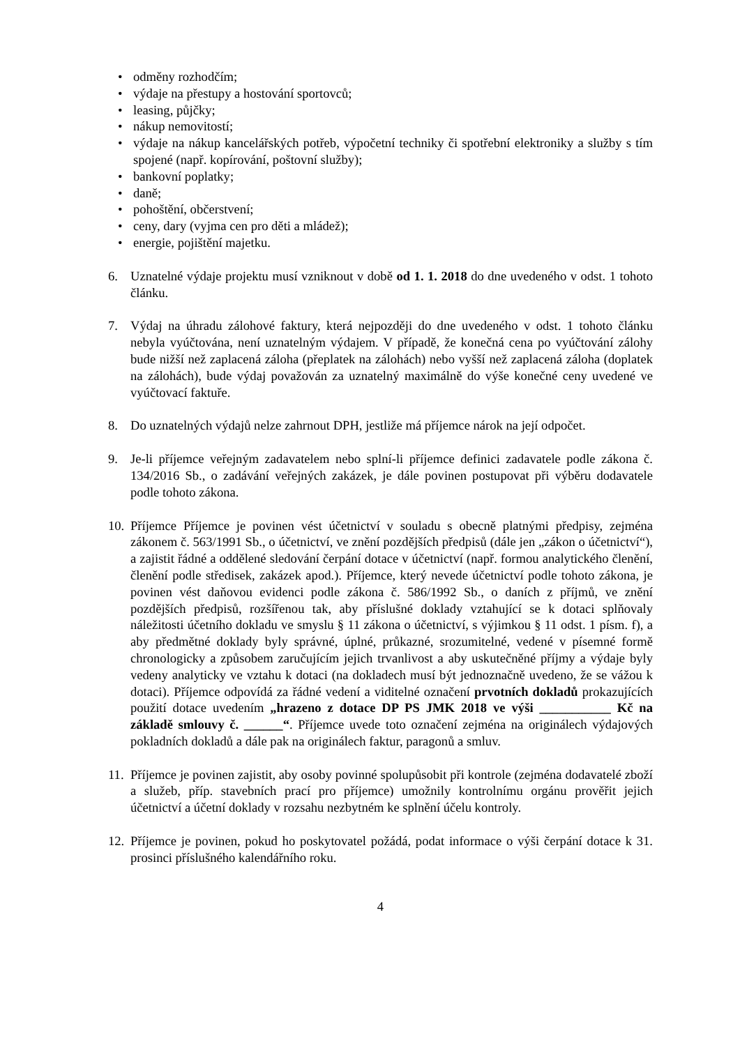• odměny rozhodčím;
• výdaje na přestupy a hostování sportovců;
• leasing, půjčky;
• nákup nemovitostí;
• výdaje na nákup kancelářských potřeb, výpočetní techniky či spotřební elektroniky a služby s tím spojené (např. kopírování, poštovní služby);
• bankovní poplatky;
• daně;
• pohoštění, občerstvení;
• ceny, dary (vyjma cen pro děti a mládež);
• energie, pojištění majetku.
6. Uznatelné výdaje projektu musí vzniknout v době od 1. 1. 2018 do dne uvedeného v odst. 1 tohoto článku.
7. Výdaj na úhradu zálohové faktury, která nejpozději do dne uvedeného v odst. 1 tohoto článku nebyla vyúčtována, není uznatelným výdajem. V případě, že konečná cena po vyúčtování zálohy bude nižší než zaplacená záloha (přeplatek na zálohách) nebo vyšší než zaplacená záloha (doplatek na zálohách), bude výdaj považován za uznatelný maximálně do výše konečné ceny uvedené ve vyúčtovací faktuře.
8. Do uznatelných výdajů nelze zahrnout DPH, jestliže má příjemce nárok na její odpočet.
9. Je-li příjemce veřejným zadavatelem nebo splní-li příjemce definici zadavatele podle zákona č. 134/2016 Sb., o zadávání veřejných zakázek, je dále povinen postupovat při výběru dodavatele podle tohoto zákona.
10.
Příjemce Příjemce je povinen vést účetnictví v souladu s obecně platnými předpisy, zejména zákonem č. 563/1991 Sb., o účetnictví, ve znění pozdějších předpisů (dále jen „zákon o účetnictví“), a zajistit řádné a oddělené sledování čerpání dotace v účetnictví (např. formou analytického členění, členění podle středisek, zakázek apod.). Příjemce, který nevede účetnictví podle tohoto zákona, je povinen vést daňovou evidenci podle zákona č. 586/1992 Sb., o daních z příjmů, ve znění pozdějších předpisů, rozšířenou tak, aby příslušné doklady vztahující se k dotaci splňovaly náležitosti účetního dokladu ve smyslu § 11 zákona o účetnictví, s výjimkou § 11 odst. 1 písm. f), a aby předmětné doklady byly správné, úplné, průkazné, srozumitelné, vedené v písemné formě chronologicky a způsobem zaručujícím jejich trvanlivost a aby uskutečněné příjmy a výdaje byly vedeny analyticky ve vztahu k dotaci (na dokladech musí být jednoznačně uvedeno, že se vážou k dotaci). Příjemce odpovídá za řádné vedení a viditelné označení prvotních dokladů prokazujících použití dotace uvedením „hrazeno z dotace DP PS JMK 2018 ve výši ___________ Kč na základě smlouvy č. ______“. Příjemce uvede toto označení zejména na originálech výdajových pokladních dokladů a dále pak na originálech faktur, paragonů a smluv.
11.
Příjemce je povinen zajistit, aby osoby povinné spolupůsobit při kontrole (zejména dodavatelé zboží a služeb, příp. stavebních prací pro příjemce) umožnily kontrolnímu orgánu prověřit jejich účetnictví a účetní doklady v rozsahu nezbytném ke splnění účelu kontroly.
12.
Příjemce je povinen, pokud ho poskytovatel požádá, podat informace o výši čerpání dotace k 31. prosinci příslušného kalendářního roku.
4